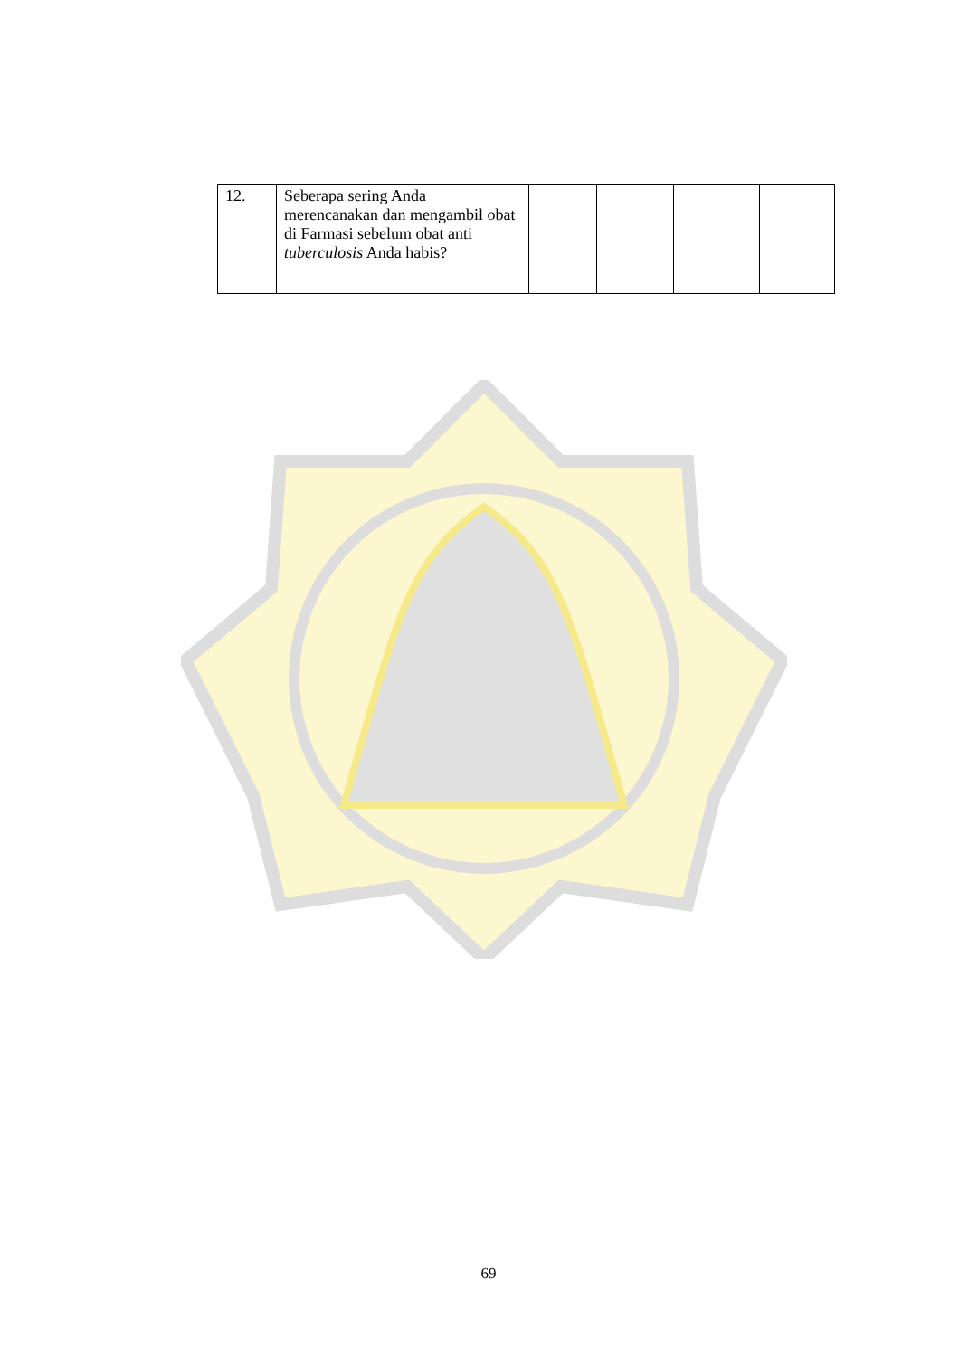| 12. | Seberapa sering Anda merencanakan dan mengambil obat di Farmasi sebelum obat anti tuberculosis Anda habis? | | | | |
69